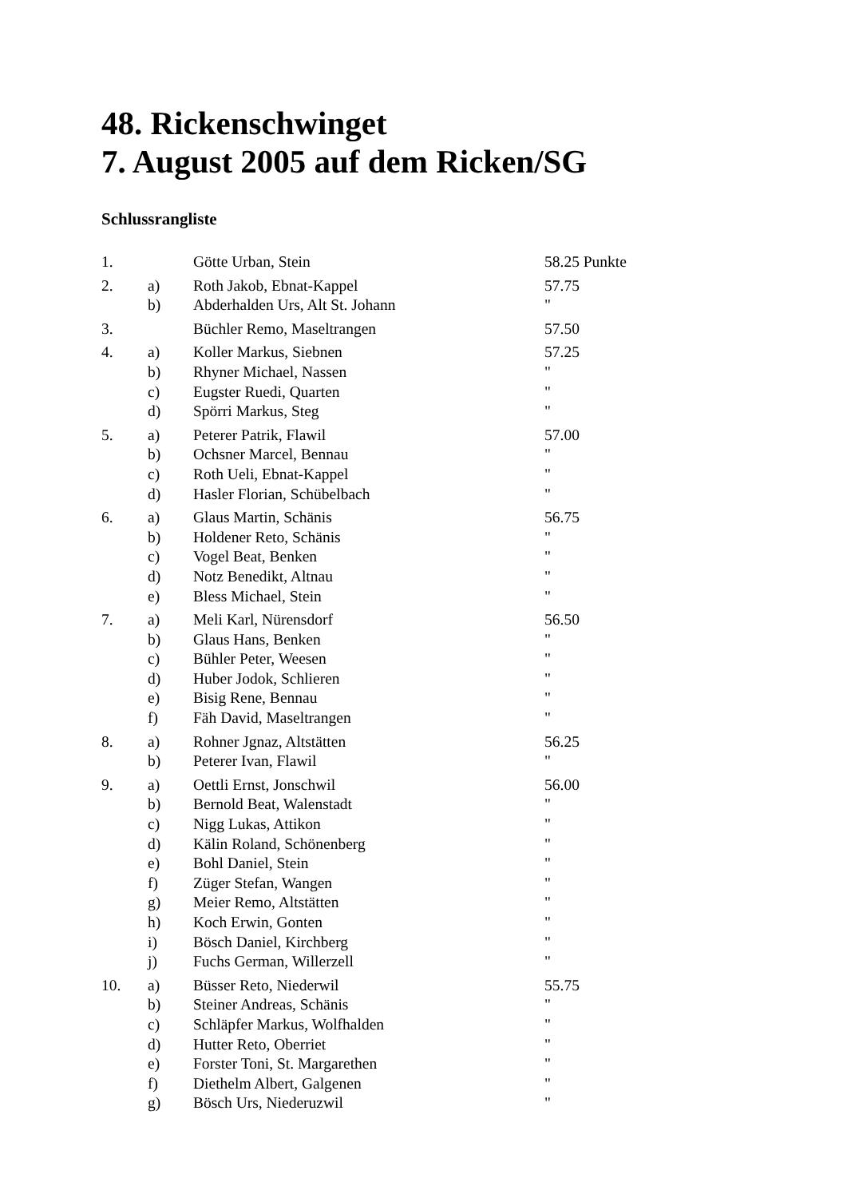48. Rickenschwinget
7. August 2005 auf dem Ricken/SG
Schlussrangliste
| 1. | | Götte Urban, Stein | 58.25 Punkte |
| 2. | a) | Roth Jakob, Ebnat-Kappel | 57.75 |
| | b) | Abderhalden Urs, Alt St. Johann | " |
| 3. | | Büchler Remo, Maseltrangen | 57.50 |
| 4. | a) | Koller Markus, Siebnen | 57.25 |
| | b) | Rhyner Michael, Nassen | " |
| | c) | Eugster Ruedi, Quarten | " |
| | d) | Spörri Markus, Steg | " |
| 5. | a) | Peterer Patrik, Flawil | 57.00 |
| | b) | Ochsner Marcel, Bennau | " |
| | c) | Roth Ueli, Ebnat-Kappel | " |
| | d) | Hasler Florian, Schübelbach | " |
| 6. | a) | Glaus Martin, Schänis | 56.75 |
| | b) | Holdener Reto, Schänis | " |
| | c) | Vogel Beat, Benken | " |
| | d) | Notz Benedikt, Altnau | " |
| | e) | Bless Michael, Stein | " |
| 7. | a) | Meli Karl, Nürensdorf | 56.50 |
| | b) | Glaus Hans, Benken | " |
| | c) | Bühler Peter, Weesen | " |
| | d) | Huber Jodok, Schlieren | " |
| | e) | Bisig Rene, Bennau | " |
| | f) | Fäh David, Maseltrangen | " |
| 8. | a) | Rohner Jgnaz, Altstätten | 56.25 |
| | b) | Peterer Ivan, Flawil | " |
| 9. | a) | Oettli Ernst, Jonschwil | 56.00 |
| | b) | Bernold Beat, Walenstadt | " |
| | c) | Nigg Lukas, Attikon | " |
| | d) | Kälin Roland, Schönenberg | " |
| | e) | Bohl Daniel, Stein | " |
| | f) | Züger Stefan, Wangen | " |
| | g) | Meier Remo, Altstätten | " |
| | h) | Koch Erwin, Gonten | " |
| | i) | Bösch Daniel, Kirchberg | " |
| | j) | Fuchs German, Willerzell | " |
| 10. | a) | Büsser Reto, Niederwil | 55.75 |
| | b) | Steiner Andreas, Schänis | " |
| | c) | Schläpfer Markus, Wolfhalden | " |
| | d) | Hutter Reto, Oberriet | " |
| | e) | Forster Toni, St. Margarethen | " |
| | f) | Diethelm Albert, Galgenen | " |
| | g) | Bösch Urs, Niederuzwil | " |